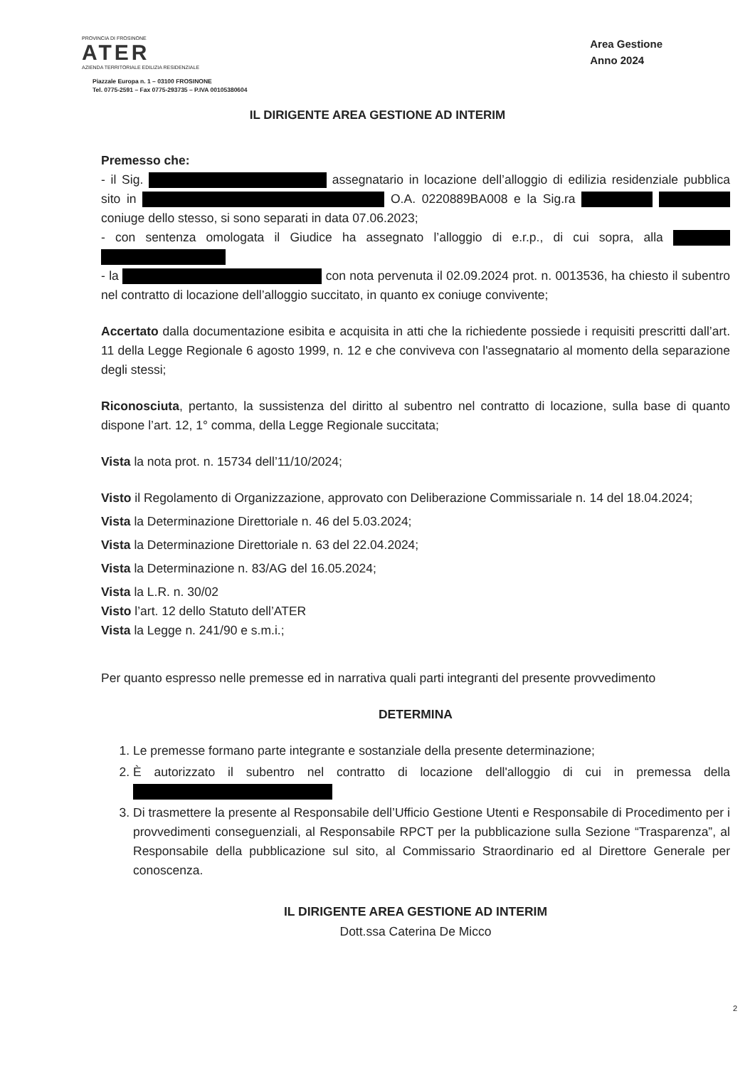PROVINCIA DI FROSINONE
ATER
AZIENDA TERRITORIALE EDILIZIA RESIDENZIALE
Piazzale Europa n. 1 – 03100 FROSINONE
Tel. 0775-2591 – Fax 0775-293735 – P.IVA 00105380604
Area Gestione
Anno 2024
IL DIRIGENTE AREA GESTIONE AD INTERIM
Premesso che:
- il Sig. assegnatario in locazione dell’alloggio di edilizia residenziale pubblica sito in O.A. 0220889BA008 e la Sig.ra coniuge dello stesso, si sono separati in data 07.06.2023;
- con sentenza omologata il Giudice ha assegnato l’alloggio di e.r.p., di cui sopra, alla
- la con nota pervenuta il 02.09.2024 prot. n. 0013536, ha chiesto il subentro nel contratto di locazione dell’alloggio succitato, in quanto ex coniuge convivente;
Accertato dalla documentazione esibita e acquisita in atti che la richiedente possiede i requisiti prescritti dall’art. 11 della Legge Regionale 6 agosto 1999, n. 12 e che conviveva con l'assegnatario al momento della separazione degli stessi;
Riconosciuta, pertanto, la sussistenza del diritto al subentro nel contratto di locazione, sulla base di quanto dispone l’art. 12, 1° comma, della Legge Regionale succitata;
Vista la nota prot. n. 15734 dell’11/10/2024;
Visto il Regolamento di Organizzazione, approvato con Deliberazione Commissariale n. 14 del 18.04.2024;
Vista la Determinazione Direttoriale n. 46 del 5.03.2024;
Vista la Determinazione Direttoriale n. 63 del 22.04.2024;
Vista la Determinazione n. 83/AG del 16.05.2024;
Vista la L.R. n. 30/02
Visto l’art. 12 dello Statuto dell’ATER
Vista la Legge n. 241/90 e s.m.i.;
Per quanto espresso nelle premesse ed in narrativa quali parti integranti del presente provvedimento
DETERMINA
1. Le premesse formano parte integrante e sostanziale della presente determinazione;
2. È autorizzato il subentro nel contratto di locazione dell'alloggio di cui in premessa della
3. Di trasmettere la presente al Responsabile dell’Ufficio Gestione Utenti e Responsabile di Procedimento per i provvedimenti conseguenziali, al Responsabile RPCT per la pubblicazione sulla Sezione “Trasparenza”, al Responsabile della pubblicazione sul sito, al Commissario Straordinario ed al Direttore Generale per conoscenza.
IL DIRIGENTE AREA GESTIONE AD INTERIM
Dott.ssa Caterina De Micco
2